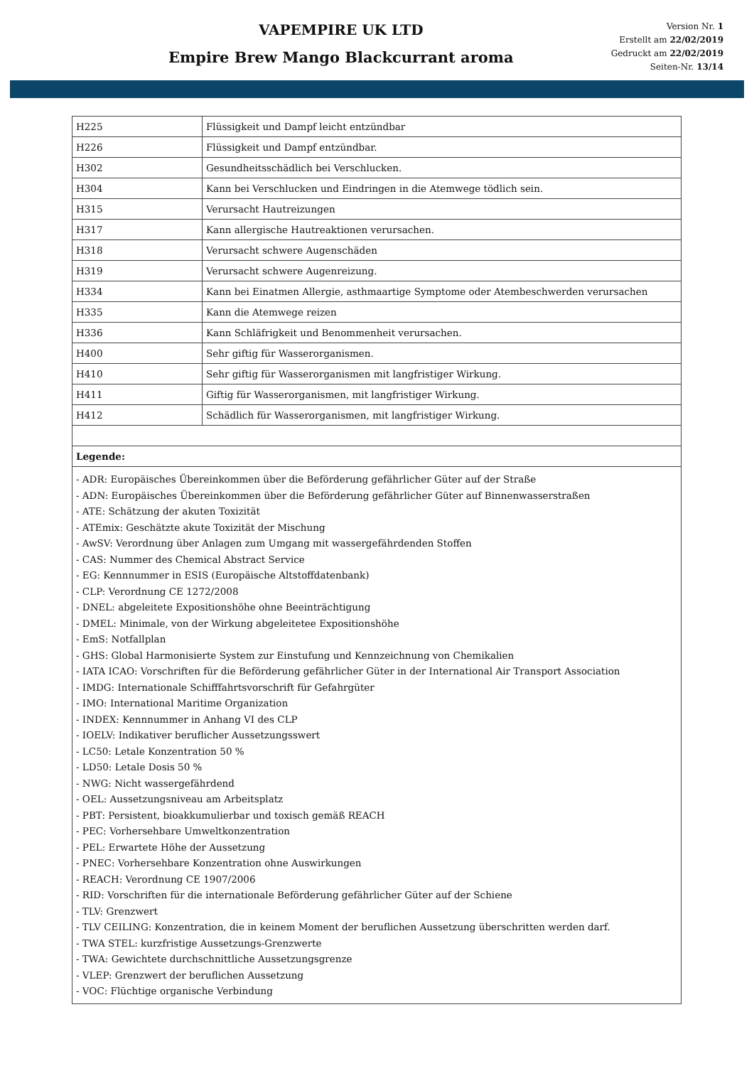VAPEMPIRE UK LTD
Empire Brew Mango Blackcurrant aroma
Version Nr. 1
Erstellt am 22/02/2019
Gedruckt am 22/02/2019
Seiten-Nr. 13/14
| H225 | Flüssigkeit und Dampf leicht entzündbar |
| H226 | Flüssigkeit und Dampf entzündbar. |
| H302 | Gesundheitsschädlich bei Verschlucken. |
| H304 | Kann bei Verschlucken und Eindringen in die Atemwege tödlich sein. |
| H315 | Verursacht Hautreizungen |
| H317 | Kann allergische Hautreaktionen verursachen. |
| H318 | Verursacht schwere Augenschäden |
| H319 | Verursacht schwere Augenreizung. |
| H334 | Kann bei Einatmen Allergie, asthmaartige Symptome oder Atembeschwerden verursachen |
| H335 | Kann die Atemwege reizen |
| H336 | Kann Schläfrigkeit und Benommenheit verursachen. |
| H400 | Sehr giftig für Wasserorganismen. |
| H410 | Sehr giftig für Wasserorganismen mit langfristiger Wirkung. |
| H411 | Giftig für Wasserorganismen, mit langfristiger Wirkung. |
| H412 | Schädlich für Wasserorganismen, mit langfristiger Wirkung. |
| Legende: | |
| - ADR: Europäisches Übereinkommen über die Beförderung gefährlicher Güter auf der Straße - ADN: Europäisches Übereinkommen über die Beförderung gefährlicher Güter auf Binnenwasserstraßen - ATE: Schätzung der akuten Toxizität - ATEmix: Geschätzte akute Toxizität der Mischung - AwSV: Verordnung über Anlagen zum Umgang mit wassergefährdenden Stoffen - CAS: Nummer des Chemical Abstract Service - EG: Kennnummer in ESIS (Europäische Altstoffdatenbank) - CLP: Verordnung CE 1272/2008 - DNEL: abgeleitete Expositionshöhe ohne Beeinträchtigung - DMEL: Minimale, von der Wirkung abgeleitetee Expositionshöhe - EmS: Notfallplan - GHS: Global Harmonisierte System zur Einstufung und Kennzeichnung von Chemikalien - IATA ICAO: Vorschriften für die Beförderung gefährlicher Güter in der International Air Transport Association - IMDG: Internationale Schifffahrtsvorschrift für Gefahrgüter - IMO: International Maritime Organization - INDEX: Kennnummer in Anhang VI des CLP - IOELV: Indikativer beruflicher Aussetzungsswert - LC50: Letale Konzentration 50 % - LD50: Letale Dosis 50 % - NWG: Nicht wassergefährdend - OEL: Aussetzungsniveau am Arbeitsplatz - PBT: Persistent, bioakkumulierbar und toxisch gemäß REACH - PEC: Vorhersehbare Umweltkonzentration - PEL: Erwartete Höhe der Aussetzung - PNEC: Vorhersehbare Konzentration ohne Auswirkungen - REACH: Verordnung CE 1907/2006 - RID: Vorschriften für die internationale Beförderung gefährlicher Güter auf der Schiene - TLV: Grenzwert - TLV CEILING: Konzentration, die in keinem Moment der beruflichen Aussetzung überschritten werden darf. - TWA STEL: kurzfristige Aussetzungs-Grenzwerte - TWA: Gewichtete durchschnittliche Aussetzungsgrenze - VLEP: Grenzwert der beruflichen Aussetzung - VOC: Flüchtige organische Verbindung | |